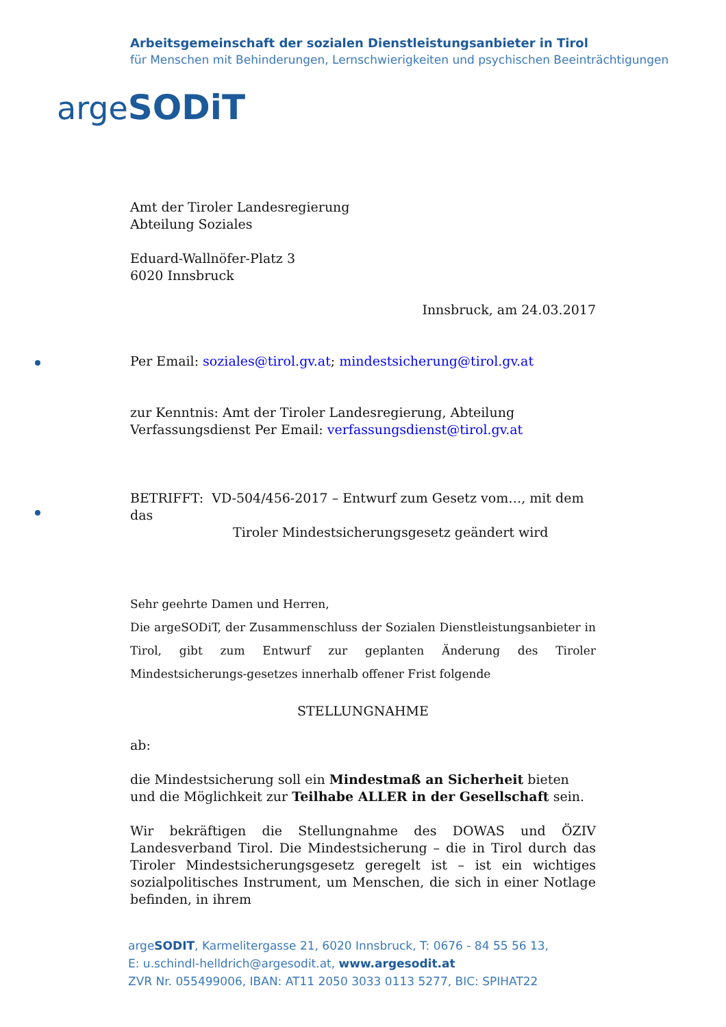Arbeitsgemeinschaft der sozialen Dienstleistungsanbieter in Tirol
für Menschen mit Behinderungen, Lernschwierigkeiten und psychischen Beeinträchtigungen
argeSODiT
Amt der Tiroler Landesregierung
Abteilung Soziales
Eduard-Wallnöfer-Platz 3
6020 Innsbruck
Innsbruck, am 24.03.2017
Per Email: soziales@tirol.gv.at; mindestsicherung@tirol.gv.at
zur Kenntnis: Amt der Tiroler Landesregierung, Abteilung
Verfassungsdienst Per Email: verfassungsdienst@tirol.gv.at
BETRIFFT: VD-504/456-2017 – Entwurf zum Gesetz vom…, mit dem das
Tiroler Mindestsicherungsgesetz geändert wird
Sehr geehrte Damen und Herren,
Die argeSODiT, der Zusammenschluss der Sozialen Dienstleistungsanbieter in Tirol, gibt zum Entwurf zur geplanten Änderung des Tiroler Mindestsicherungs-gesetzes innerhalb offener Frist folgende
STELLUNGNAHME
ab:
die Mindestsicherung soll ein Mindestmaß an Sicherheit bieten und die Möglichkeit zur Teilhabe ALLER in der Gesellschaft sein.
Wir bekräftigen die Stellungnahme des DOWAS und ÖZIV Landesverband Tirol. Die Mindestsicherung – die in Tirol durch das Tiroler Mindestsicherungsgesetz geregelt ist – ist ein wichtiges sozialpolitisches Instrument, um Menschen, die sich in einer Notlage befinden, in ihrem
argeSODIT, Karmelitergasse 21, 6020 Innsbruck, T: 0676 - 84 55 56 13,
E: u.schindl-helldrich@argesodit.at, www.argesodit.at
ZVR Nr. 055499006, IBAN: AT11 2050 3033 0113 5277, BIC: SPIHAT22